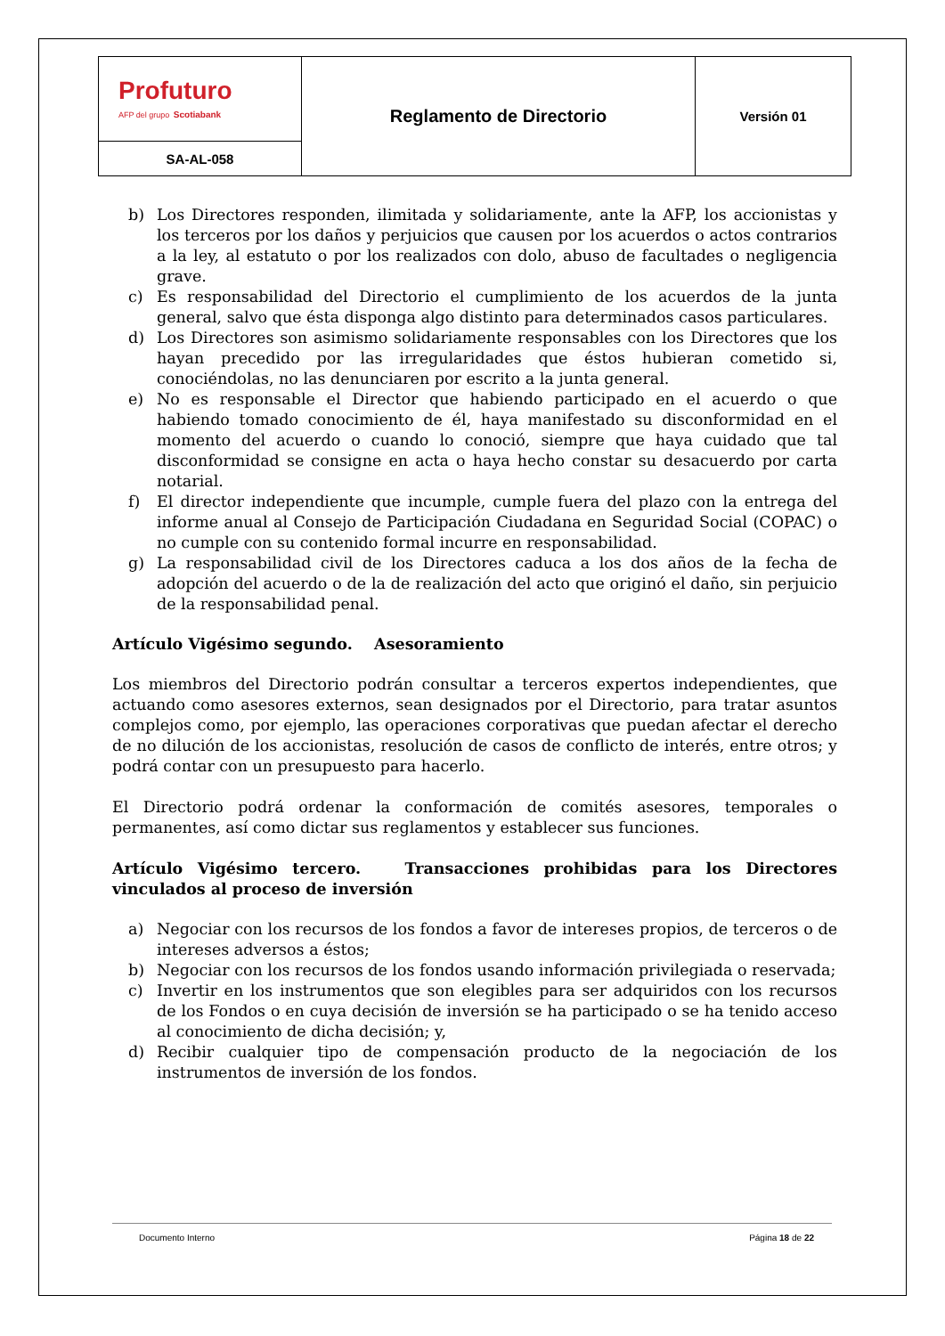| Profuturo AFP del grupo Scotiabank | Reglamento de Directorio | Versión 01 |
| SA-AL-058 | | |
b) Los Directores responden, ilimitada y solidariamente, ante la AFP, los accionistas y los terceros por los daños y perjuicios que causen por los acuerdos o actos contrarios a la ley, al estatuto o por los realizados con dolo, abuso de facultades o negligencia grave.
c) Es responsabilidad del Directorio el cumplimiento de los acuerdos de la junta general, salvo que ésta disponga algo distinto para determinados casos particulares.
d) Los Directores son asimismo solidariamente responsables con los Directores que los hayan precedido por las irregularidades que éstos hubieran cometido si, conociéndolas, no las denunciaren por escrito a la junta general.
e) No es responsable el Director que habiendo participado en el acuerdo o que habiendo tomado conocimiento de él, haya manifestado su disconformidad en el momento del acuerdo o cuando lo conoció, siempre que haya cuidado que tal disconformidad se consigne en acta o haya hecho constar su desacuerdo por carta notarial.
f) El director independiente que incumple, cumple fuera del plazo con la entrega del informe anual al Consejo de Participación Ciudadana en Seguridad Social (COPAC) o no cumple con su contenido formal incurre en responsabilidad.
g) La responsabilidad civil de los Directores caduca a los dos años de la fecha de adopción del acuerdo o de la de realización del acto que originó el daño, sin perjuicio de la responsabilidad penal.
Artículo Vigésimo segundo. Asesoramiento
Los miembros del Directorio podrán consultar a terceros expertos independientes, que actuando como asesores externos, sean designados por el Directorio, para tratar asuntos complejos como, por ejemplo, las operaciones corporativas que puedan afectar el derecho de no dilución de los accionistas, resolución de casos de conflicto de interés, entre otros; y podrá contar con un presupuesto para hacerlo.
El Directorio podrá ordenar la conformación de comités asesores, temporales o permanentes, así como dictar sus reglamentos y establecer sus funciones.
Artículo Vigésimo tercero. Transacciones prohibidas para los Directores vinculados al proceso de inversión
a) Negociar con los recursos de los fondos a favor de intereses propios, de terceros o de intereses adversos a éstos;
b) Negociar con los recursos de los fondos usando información privilegiada o reservada;
c) Invertir en los instrumentos que son elegibles para ser adquiridos con los recursos de los Fondos o en cuya decisión de inversión se ha participado o se ha tenido acceso al conocimiento de dicha decisión; y,
d) Recibir cualquier tipo de compensación producto de la negociación de los instrumentos de inversión de los fondos.
Documento Interno Página 18 de 22